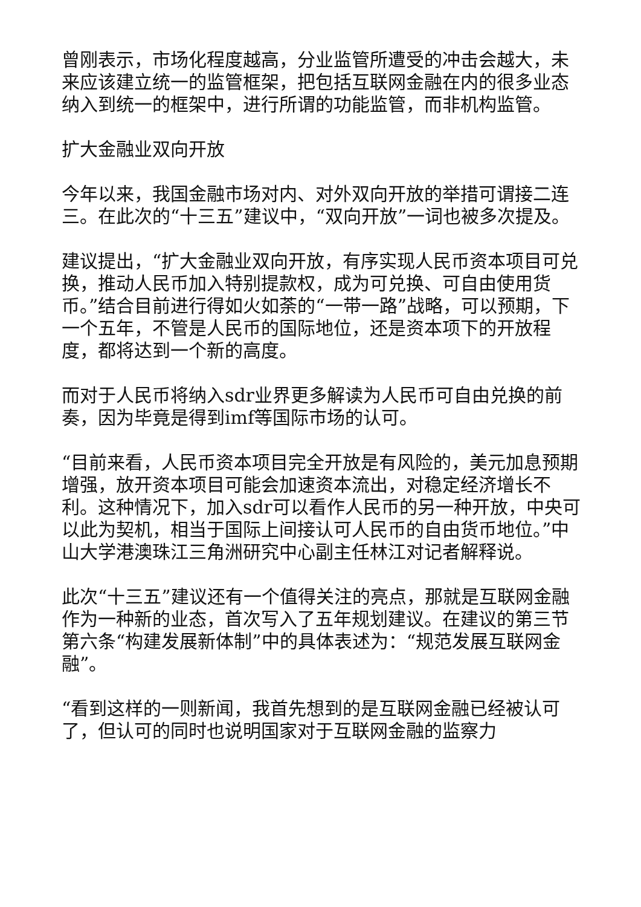曾刚表示，市场化程度越高，分业监管所遭受的冲击会越大，未来应该建立统一的监管框架，把包括互联网金融在内的很多业态纳入到统一的框架中，进行所谓的功能监管，而非机构监管。
扩大金融业双向开放
今年以来，我国金融市场对内、对外双向开放的举措可谓接二连三。在此次的“十三五”建议中，“双向开放”一词也被多次提及。
建议提出，“扩大金融业双向开放，有序实现人民币资本项目可兑换，推动人民币加入特别提款权，成为可兑换、可自由使用货币。”结合目前进行得如火如荼的“一带一路”战略，可以预期，下一个五年，不管是人民币的国际地位，还是资本项下的开放程度，都将达到一个新的高度。
而对于人民币将纳入sdr业界更多解读为人民币可自由兑换的前奏，因为毕竟是得到imf等国际市场的认可。
“目前来看，人民币资本项目完全开放是有风险的，美元加息预期增强，放开资本项目可能会加速资本流出，对稳定经济增长不利。这种情况下，加入sdr可以看作人民币的另一种开放，中央可以此为契机，相当于国际上间接认可人民币的自由货币地位。”中山大学港澳珠江三角洲研究中心副主任林江对记者解释说。
此次“十三五”建议还有一个值得关注的亮点，那就是互联网金融作为一种新的业态，首次写入了五年规划建议。在建议的第三节第六条“构建发展新体制”中的具体表述为：“规范发展互联网金融”。
“看到这样的一则新闻，我首先想到的是互联网金融已经被认可了，但认可的同时也说明国家对于互联网金融的监察力